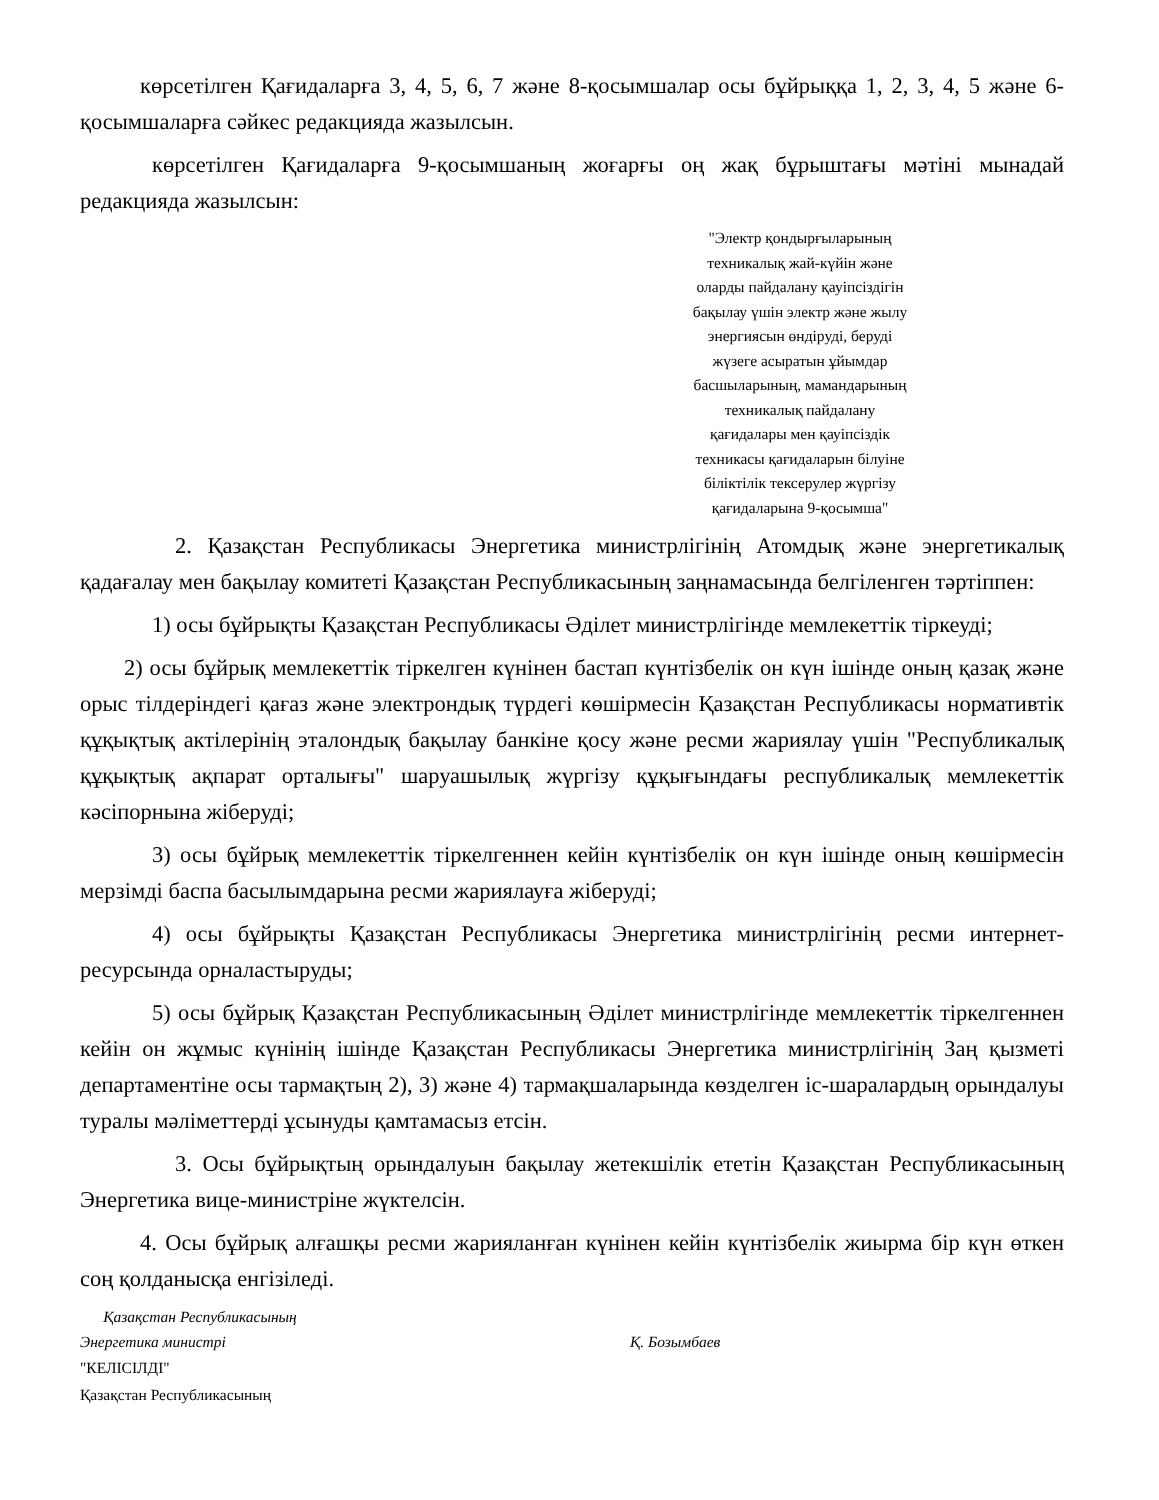көрсетілген Қағидаларға 3, 4, 5, 6, 7 және 8-қосымшалар осы бұйрыққа 1, 2, 3, 4, 5 және 6-қосымшаларға сәйкес редакцияда жазылсын.
көрсетілген Қағидаларға 9-қосымшаның жоғарғы оң жақ бұрыштағы мәтіні мынадай редакцияда жазылсын:
"Электр қондырғыларының
техникалық жай-күйін және
оларды пайдалану қауіпсіздігін
бақылау үшін электр және жылу
энергиясын өндіруді, беруді
жүзеге асыратын ұйымдар
басшыларының, мамандарының
техникалық пайдалану
қағидалары мен қауіпсіздік
техникасы қағидаларын білуіне
біліктілік тексерулер жүргізу
қағидаларына 9-қосымша"
2. Қазақстан Республикасы Энергетика министрлігінің Атомдық және энергетикалық қадағалау мен бақылау комитеті Қазақстан Республикасының заңнамасында белгіленген тәртіппен:
1) осы бұйрықты Қазақстан Республикасы Әділет министрлігінде мемлекеттік тіркеуді;
2) осы бұйрық мемлекеттік тіркелген күнінен бастап күнтізбелік он күн ішінде оның қазақ және орыс тілдеріндегі қағаз және электрондық түрдегі көшірмесін Қазақстан Республикасы нормативтік құқықтық актілерінің эталондық бақылау банкіне қосу және ресми жариялау үшін "Республикалық құқықтық ақпарат орталығы" шаруашылық жүргізу құқығындағы республикалық мемлекеттік кәсіпорнына жіберуді;
3) осы бұйрық мемлекеттік тіркелгеннен кейін күнтізбелік он күн ішінде оның көшірмесін мерзімді баспа басылымдарына ресми жариялауға жіберуді;
4) осы бұйрықты Қазақстан Республикасы Энергетика министрлігінің ресми интернет-ресурсында орналастыруды;
5) осы бұйрық Қазақстан Республикасының Әділет министрлігінде мемлекеттік тіркелгеннен кейін он жұмыс күнінің ішінде Қазақстан Республикасы Энергетика министрлігінің Заң қызметі департаментіне осы тармақтың 2), 3) және 4) тармақшаларында көзделген іс-шаралардың орындалуы туралы мәліметтерді ұсынуды қамтамасыз етсін.
3. Осы бұйрықтың орындалуын бақылау жетекшілік ететін Қазақстан Республикасының Энергетика вице-министріне жүктелсін.
4. Осы бұйрық алғашқы ресми жарияланған күнінен кейін күнтізбелік жиырма бір күн өткен соң қолданысқа енгізіледі.
Қазақстан Республикасының
Энергетика министрі
Қ. Бозымбаев
"КЕЛІСІЛДІ"
Қазақстан Республикасының